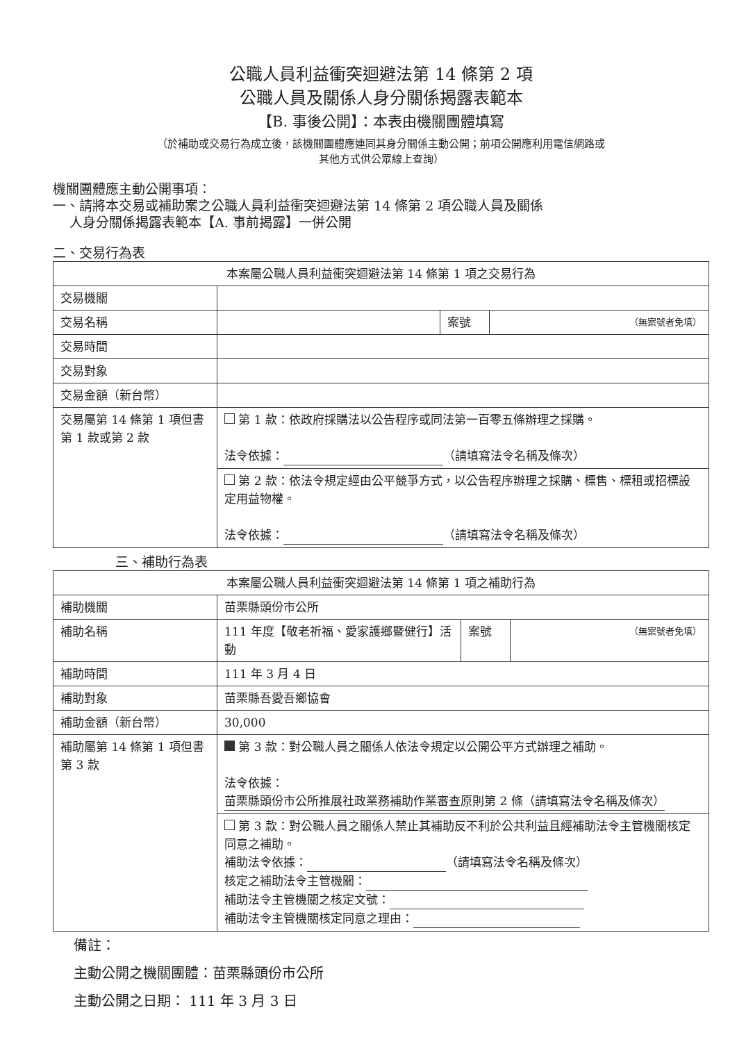公職人員利益衝突迴避法第 14 條第 2 項
公職人員及關係人身分關係揭露表範本
【B. 事後公開】：本表由機關團體填寫
（於補助或交易行為成立後，該機關團體應連同其身分關係主動公開；前項公開應利用電信網路或
其他方式供公眾線上查詢）
機關團體應主動公開事項：
一、請將本交易或補助案之公職人員利益衝突迴避法第 14 條第 2 項公職人員及關係
人身分關係揭露表範本【A. 事前揭露】一併公開
二、交易行為表
| 本案屬公職人員利益衝突迴避法第 14 條第 1 項之交易行為 | | | |
| --- | --- | --- | --- |
| 交易機關 | | | |
| 交易名稱 | | 案號 | （無案號者免填） |
| 交易時間 | | | |
| 交易對象 | | | |
| 交易金額（新台幣） | | | |
| 交易屬第 14 條第 1 項但書第 1 款或第 2 款 | 第 1 款：依政府採購法以公告程序或同法第一百零五條辦理之採購。 法令依據： （請填寫法令名稱及條次） | | |
| | 第 2 款：依法令規定經由公平競爭方式，以公告程序辦理之採購、標售、標租或招標設定用益物權。 法令依據： （請填寫法令名稱及條次） | | |
三、補助行為表
| 本案屬公職人員利益衝突迴避法第 14 條第 1 項之補助行為 | | | |
| --- | --- | --- | --- |
| 補助機關 | 苗栗縣頭份市公所 | | |
| 補助名稱 | 111 年度【敬老祈福、愛家護鄉暨健行】活動 | 案號 | （無案號者免填） |
| 補助時間 | 111 年 3 月 4 日 | | |
| 補助對象 | 苗栗縣吾愛吾鄉協會 | | |
| 補助金額（新台幣） | 30,000 | | |
| 補助屬第 14 條第 1 項但書第 3 款 | 第 3 款：對公職人員之關係人依法令規定以公開公平方式辦理之補助。 法令依據： 苗栗縣頭份市公所推展社政業務補助作業審查原則第 2 條（請填寫法令名稱及條次） | | |
| | 第 3 款：對公職人員之關係人禁止其補助反不利於公共利益且經補助法令主管機關核定同意之補助。 補助法令依據： （請填寫法令名稱及條次） 核定之補助法令主管機關： 補助法令主管機關之核定文號： 補助法令主管機關核定同意之理由： | | |
備註：
主動公開之機關團體：苗栗縣頭份市公所
主動公開之日期： 111 年 3 月 3 日